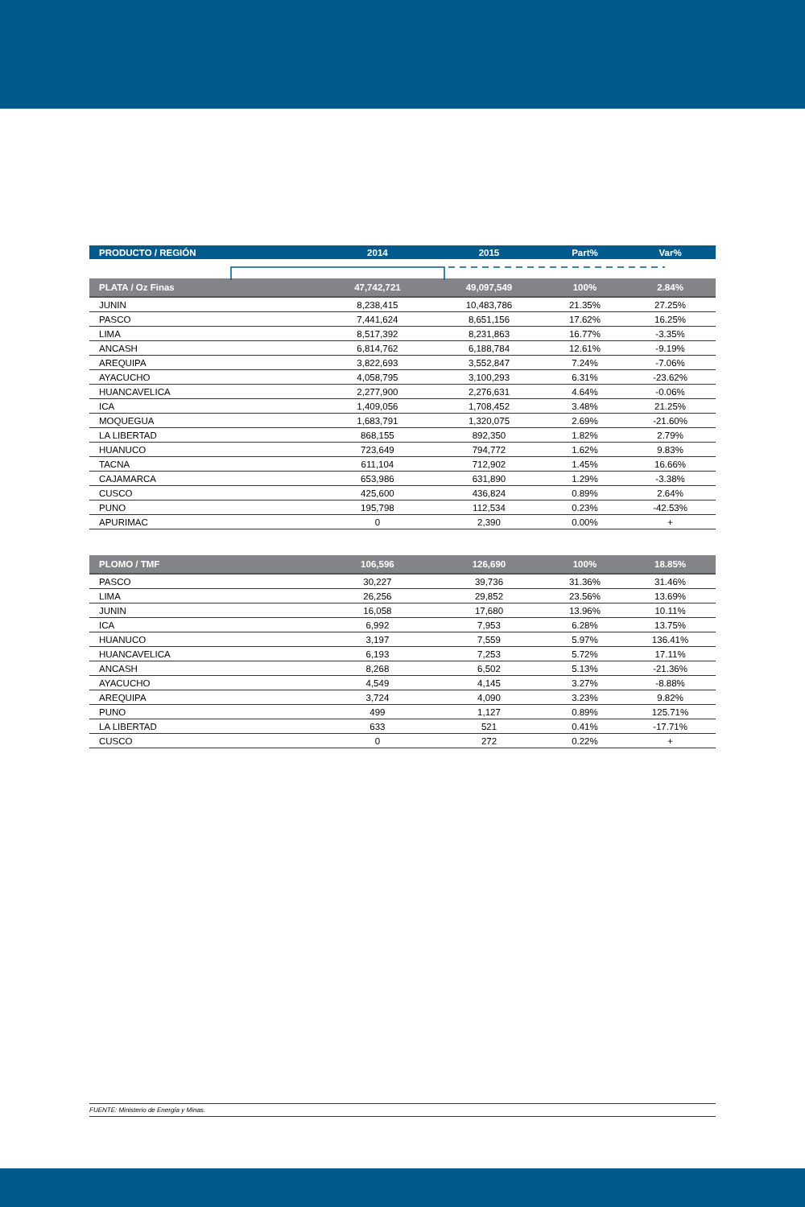| PRODUCTO / REGIÓN | 2014 | 2015 | Part% | Var% |
| --- | --- | --- | --- | --- |
| PLATA / Oz Finas | 47,742,721 | 49,097,549 | 100% | 2.84% |
| JUNIN | 8,238,415 | 10,483,786 | 21.35% | 27.25% |
| PASCO | 7,441,624 | 8,651,156 | 17.62% | 16.25% |
| LIMA | 8,517,392 | 8,231,863 | 16.77% | -3.35% |
| ANCASH | 6,814,762 | 6,188,784 | 12.61% | -9.19% |
| AREQUIPA | 3,822,693 | 3,552,847 | 7.24% | -7.06% |
| AYACUCHO | 4,058,795 | 3,100,293 | 6.31% | -23.62% |
| HUANCAVELICA | 2,277,900 | 2,276,631 | 4.64% | -0.06% |
| ICA | 1,409,056 | 1,708,452 | 3.48% | 21.25% |
| MOQUEGUA | 1,683,791 | 1,320,075 | 2.69% | -21.60% |
| LA LIBERTAD | 868,155 | 892,350 | 1.82% | 2.79% |
| HUANUCO | 723,649 | 794,772 | 1.62% | 9.83% |
| TACNA | 611,104 | 712,902 | 1.45% | 16.66% |
| CAJAMARCA | 653,986 | 631,890 | 1.29% | -3.38% |
| CUSCO | 425,600 | 436,824 | 0.89% | 2.64% |
| PUNO | 195,798 | 112,534 | 0.23% | -42.53% |
| APURIMAC | 0 | 2,390 | 0.00% | + |
| PLOMO / TMF | 106,596 | 126,690 | 100% | 18.85% |
| PASCO | 30,227 | 39,736 | 31.36% | 31.46% |
| LIMA | 26,256 | 29,852 | 23.56% | 13.69% |
| JUNIN | 16,058 | 17,680 | 13.96% | 10.11% |
| ICA | 6,992 | 7,953 | 6.28% | 13.75% |
| HUANUCO | 3,197 | 7,559 | 5.97% | 136.41% |
| HUANCAVELICA | 6,193 | 7,253 | 5.72% | 17.11% |
| ANCASH | 8,268 | 6,502 | 5.13% | -21.36% |
| AYACUCHO | 4,549 | 4,145 | 3.27% | -8.88% |
| AREQUIPA | 3,724 | 4,090 | 3.23% | 9.82% |
| PUNO | 499 | 1,127 | 0.89% | 125.71% |
| LA LIBERTAD | 633 | 521 | 0.41% | -17.71% |
| CUSCO | 0 | 272 | 0.22% | + |
FUENTE: Ministerio de Energía y Minas.